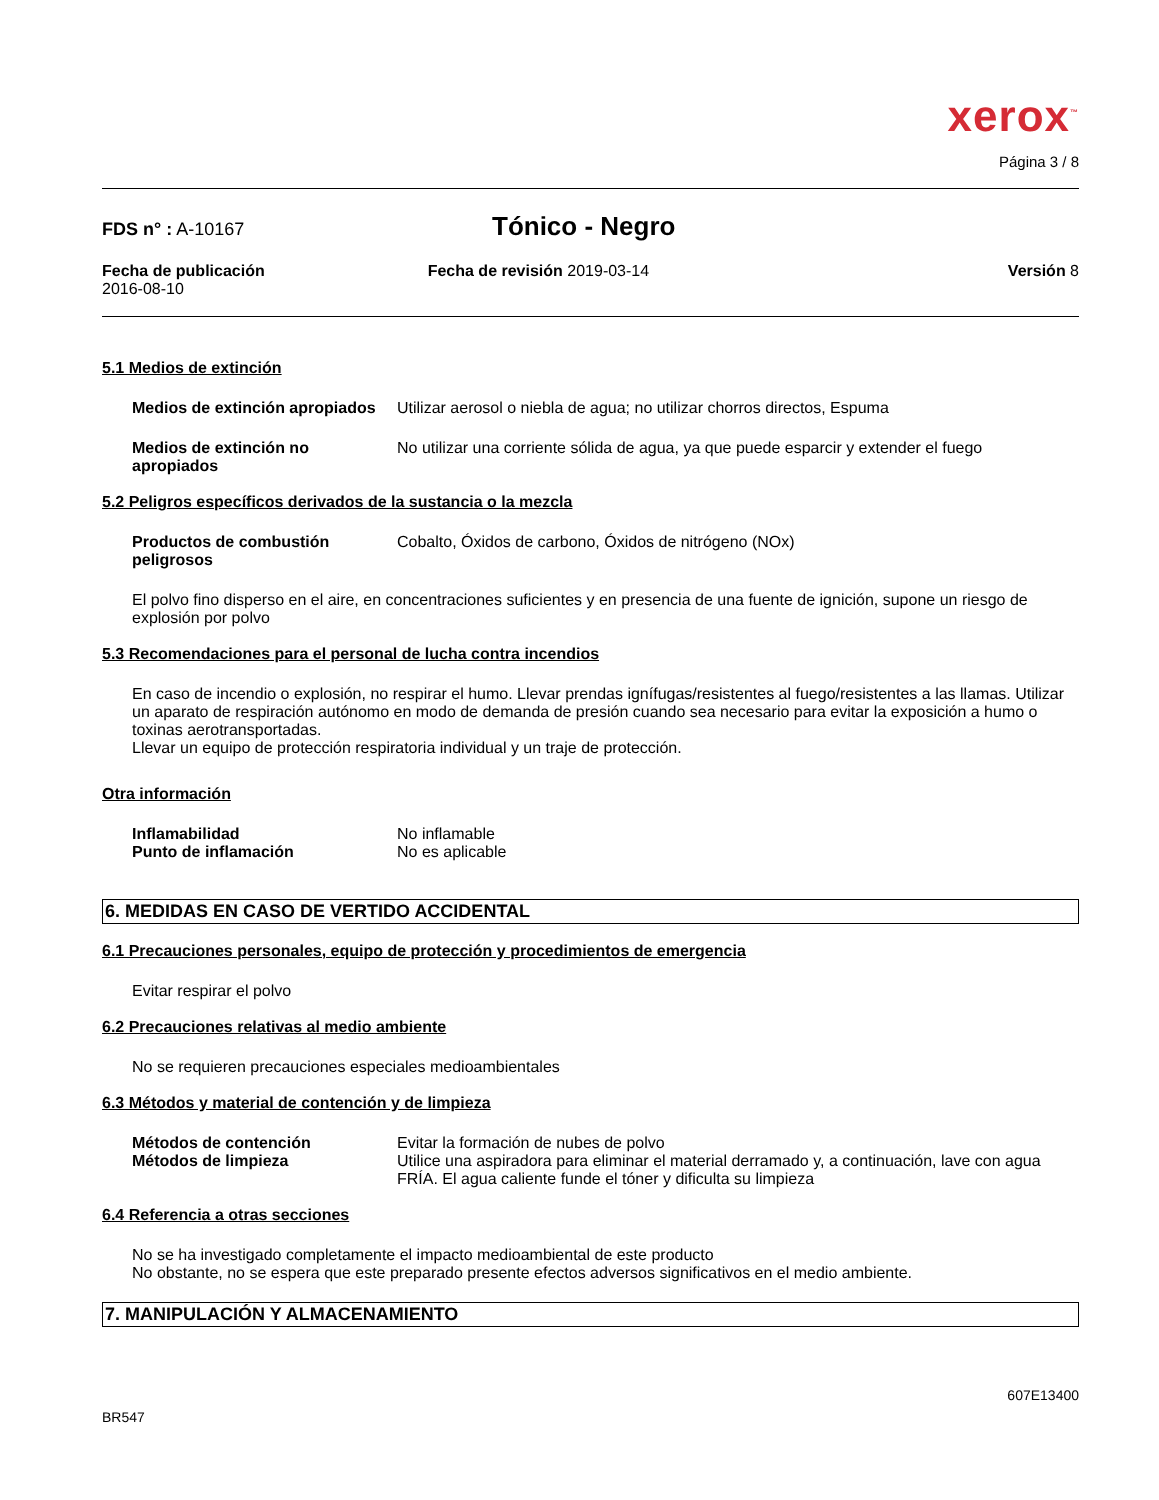xerox<sup>™</sup>
Página 3 / 8
FDS n° : A-10167
Tónico - Negro
Fecha de publicación
2016-08-10
Fecha de revisión 2019-03-14 Versión 8
5.1 Medios de extinción
Medios de extinción apropiados
Utilizar aerosol o niebla de agua; no utilizar chorros directos, Espuma
Medios de extinción no apropiados
No utilizar una corriente sólida de agua, ya que puede esparcir y extender el fuego
5.2 Peligros específicos derivados de la sustancia o la mezcla
Productos de combustión peligrosos
Cobalto, Óxidos de carbono, Óxidos de nitrógeno (NOx)
El polvo fino disperso en el aire, en concentraciones suficientes y en presencia de una fuente de ignición, supone un riesgo de explosión por polvo
5.3 Recomendaciones para el personal de lucha contra incendios
En caso de incendio o explosión, no respirar el humo. Llevar prendas ignífugas/resistentes al fuego/resistentes a las llamas. Utilizar un aparato de respiración autónomo en modo de demanda de presión cuando sea necesario para evitar la exposición a humo o toxinas aerotransportadas.
Llevar un equipo de protección respiratoria individual y un traje de protección.
Otra información
Inflamabilidad
Punto de inflamación
No inflamable
No es aplicable
6. MEDIDAS EN CASO DE VERTIDO ACCIDENTAL
6.1 Precauciones personales, equipo de protección y procedimientos de emergencia
Evitar respirar el polvo
6.2 Precauciones relativas al medio ambiente
No se requieren precauciones especiales medioambientales
6.3 Métodos y material de contención y de limpieza
Métodos de contención
Métodos de limpieza
Evitar la formación de nubes de polvo
Utilice una aspiradora para eliminar el material derramado y, a continuación, lave con agua FRÍA. El agua caliente funde el tóner y dificulta su limpieza
6.4 Referencia a otras secciones
No se ha investigado completamente el impacto medioambiental de este producto
No obstante, no se espera que este preparado presente efectos adversos significativos en el medio ambiente.
7. MANIPULACIÓN Y ALMACENAMIENTO
BR547
607E13400